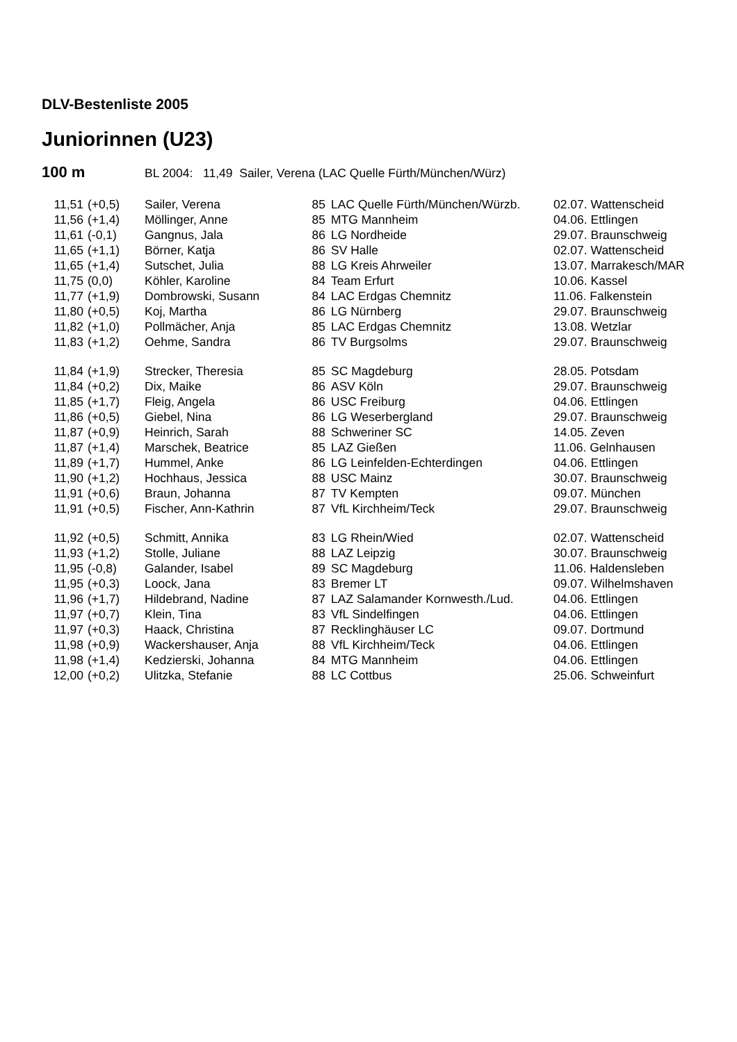DLV-Bestenliste 2005
Juniorinnen (U23)
100 m BL 2004: 11,49 Sailer, Verena (LAC Quelle Fürth/München/Würz)
| 11,51 | (+0,5) | Sailer, Verena | 85 | LAC Quelle Fürth/München/Würzb. | 02.07. Wattenscheid |
| 11,56 | (+1,4) | Möllinger, Anne | 85 | MTG Mannheim | 04.06. Ettlingen |
| 11,61 | (-0,1) | Gangnus, Jala | 86 | LG Nordheide | 29.07. Braunschweig |
| 11,65 | (+1,1) | Börner, Katja | 86 | SV Halle | 02.07. Wattenscheid |
| 11,65 | (+1,4) | Sutschet, Julia | 88 | LG Kreis Ahrweiler | 13.07. Marrakesch/MAR |
| 11,75 | (0,0) | Köhler, Karoline | 84 | Team Erfurt | 10.06. Kassel |
| 11,77 | (+1,9) | Dombrowski, Susann | 84 | LAC Erdgas Chemnitz | 11.06. Falkenstein |
| 11,80 | (+0,5) | Koj, Martha | 86 | LG Nürnberg | 29.07. Braunschweig |
| 11,82 | (+1,0) | Pollmächer, Anja | 85 | LAC Erdgas Chemnitz | 13.08. Wetzlar |
| 11,83 | (+1,2) | Oehme, Sandra | 86 | TV Burgsolms | 29.07. Braunschweig |
| 11,84 | (+1,9) | Strecker, Theresia | 85 | SC Magdeburg | 28.05. Potsdam |
| 11,84 | (+0,2) | Dix, Maike | 86 | ASV Köln | 29.07. Braunschweig |
| 11,85 | (+1,7) | Fleig, Angela | 86 | USC Freiburg | 04.06. Ettlingen |
| 11,86 | (+0,5) | Giebel, Nina | 86 | LG Weserbergland | 29.07. Braunschweig |
| 11,87 | (+0,9) | Heinrich, Sarah | 88 | Schweriner SC | 14.05. Zeven |
| 11,87 | (+1,4) | Marschek, Beatrice | 85 | LAZ Gießen | 11.06. Gelnhausen |
| 11,89 | (+1,7) | Hummel, Anke | 86 | LG Leinfelden-Echterdingen | 04.06. Ettlingen |
| 11,90 | (+1,2) | Hochhaus, Jessica | 88 | USC Mainz | 30.07. Braunschweig |
| 11,91 | (+0,6) | Braun, Johanna | 87 | TV Kempten | 09.07. München |
| 11,91 | (+0,5) | Fischer, Ann-Kathrin | 87 | VfL Kirchheim/Teck | 29.07. Braunschweig |
| 11,92 | (+0,5) | Schmitt, Annika | 83 | LG Rhein/Wied | 02.07. Wattenscheid |
| 11,93 | (+1,2) | Stolle, Juliane | 88 | LAZ Leipzig | 30.07. Braunschweig |
| 11,95 | (-0,8) | Galander, Isabel | 89 | SC Magdeburg | 11.06. Haldensleben |
| 11,95 | (+0,3) | Loock, Jana | 83 | Bremer LT | 09.07. Wilhelmshaven |
| 11,96 | (+1,7) | Hildebrand, Nadine | 87 | LAZ Salamander Kornwesth./Lud. | 04.06. Ettlingen |
| 11,97 | (+0,7) | Klein, Tina | 83 | VfL Sindelfingen | 04.06. Ettlingen |
| 11,97 | (+0,3) | Haack, Christina | 87 | Recklinghäuser LC | 09.07. Dortmund |
| 11,98 | (+0,9) | Wackershauser, Anja | 88 | VfL Kirchheim/Teck | 04.06. Ettlingen |
| 11,98 | (+1,4) | Kedzierski, Johanna | 84 | MTG Mannheim | 04.06. Ettlingen |
| 12,00 | (+0,2) | Ulitzka, Stefanie | 88 | LC Cottbus | 25.06. Schweinfurt |